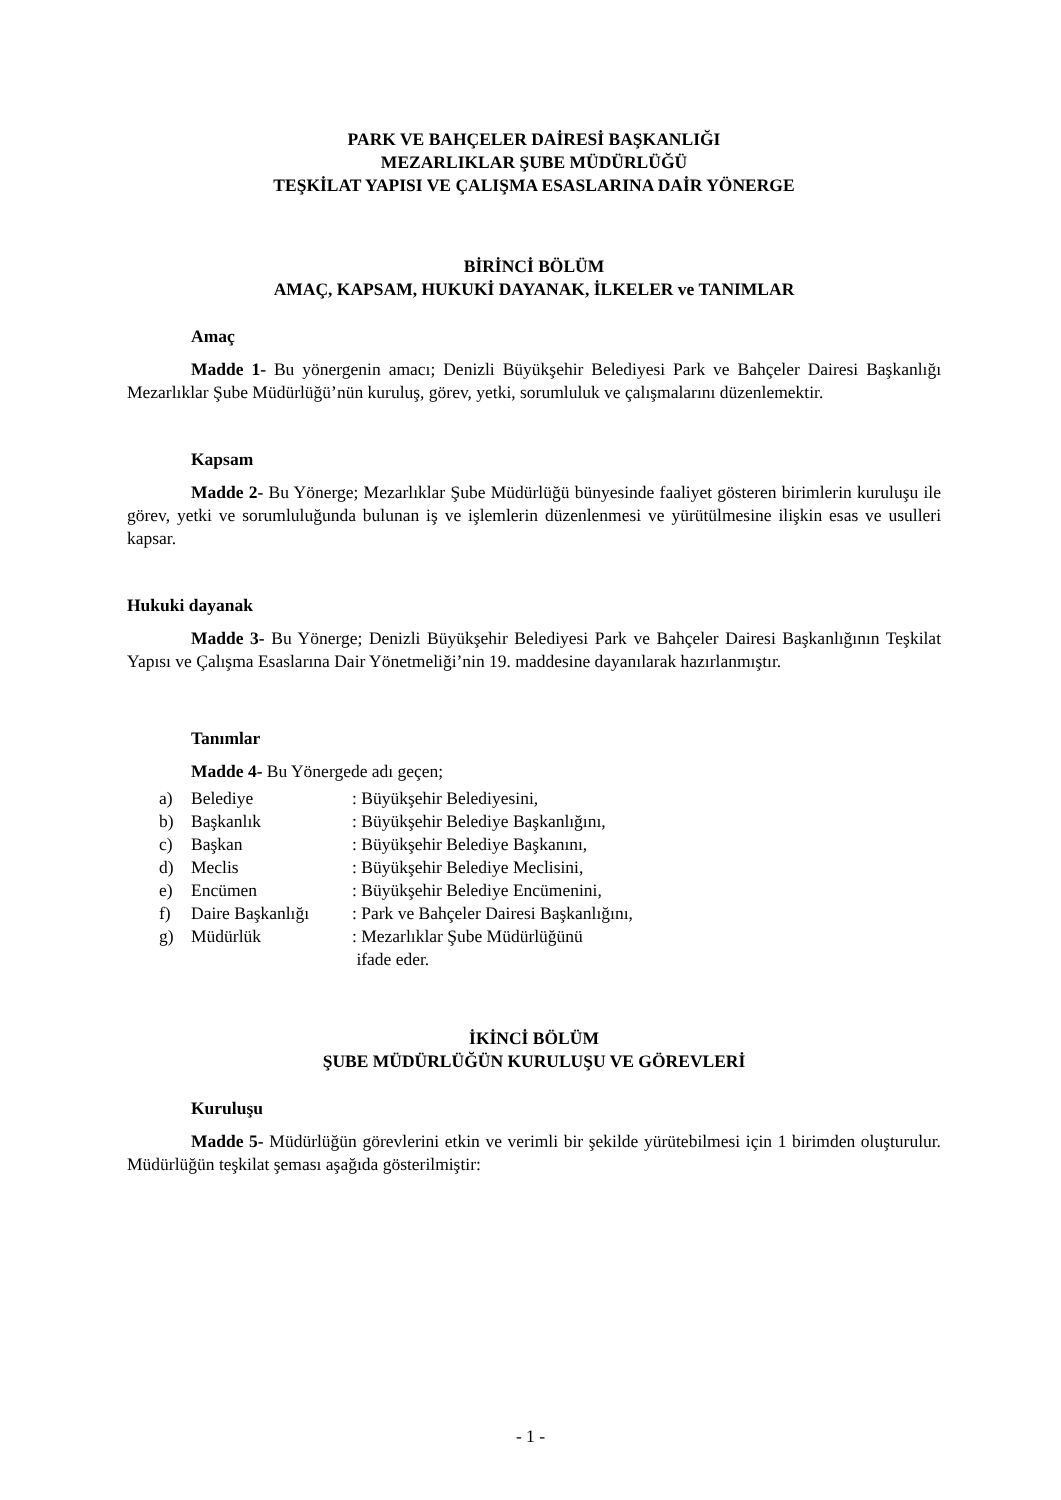PARK VE BAHÇELER DAİRESİ BAŞKANLIĞI
MEZARLIKLAR ŞUBE MÜDÜRLÜĞÜ
TEŞKİLAT YAPISI VE ÇALIŞMA ESASLARINA DAİR YÖNERGE
BİRİNCİ BÖLÜM
AMAÇ, KAPSAM, HUKUKİ DAYANAK, İLKELER ve TANIMLAR
Amaç
Madde 1- Bu yönergenin amacı; Denizli Büyükşehir Belediyesi Park ve Bahçeler Dairesi Başkanlığı Mezarlıklar Şube Müdürlüğü’nün kuruluş, görev, yetki, sorumluluk ve çalışmalarını düzenlemektir.
Kapsam
Madde 2- Bu Yönerge; Mezarlıklar Şube Müdürlüğü bünyesinde faaliyet gösteren birimlerin kuruluşu ile görev, yetki ve sorumluluğunda bulunan iş ve işlemlerin düzenlenmesi ve yürütülmesine ilişkin esas ve usulleri kapsar.
Hukuki dayanak
Madde 3- Bu Yönerge; Denizli Büyükşehir Belediyesi Park ve Bahçeler Dairesi Başkanlığının Teşkilat Yapısı ve Çalışma Esaslarına Dair Yönetmeliği’nin 19. maddesine dayanılarak hazırlanmıştır.
Tanımlar
Madde 4- Bu Yönergede adı geçen;
a) Belediye: Büyükşehir Belediyesini,
b) Başkanlık: Büyükşehir Belediye Başkanlığını,
c) Başkan: Büyükşehir Belediye Başkanını,
d) Meclis: Büyükşehir Belediye Meclisini,
e) Encümen: Büyükşehir Belediye Encümenini,
f) Daire Başkanlığı: Park ve Bahçeler Dairesi Başkanlığını,
g) Müdürlük: Mezarlıklar Şube Müdürlüğünü
ifade eder.
İKİNCİ BÖLÜM
ŞUBE MÜDÜRLÜĞÜN KURULUŞU VE GÖREVLERİ
Kuruluşu
Madde 5- Müdürlüğün görevlerini etkin ve verimli bir şekilde yürütebilmesi için 1 birimden oluşturulur. Müdürlüğün teşkilat şeması aşağıda gösterilmiştir:
- 1 -